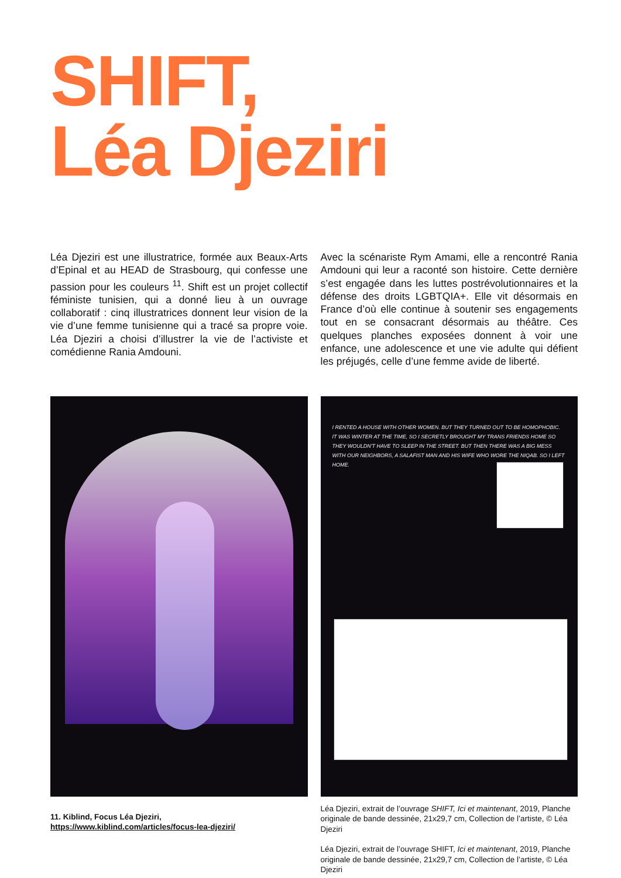SHIFT,
Léa Djeziri
Léa Djeziri est une illustratrice, formée aux Beaux-Arts d’Epinal et au HEAD de Strasbourg, qui confesse une passion pour les couleurs <sup>11</sup>. Shift est un projet collectif féministe tunisien, qui a donné lieu à un ouvrage collaboratif : cinq illustratrices donnent leur vision de la vie d’une femme tunisienne qui a tracé sa propre voie. Léa Djeziri a choisi d’illustrer la vie de l’activiste et comédienne Rania Amdouni.
Avec la scénariste Rym Amami, elle a rencontré Rania Amdouni qui leur a raconté son histoire. Cette dernière s’est engagée dans les luttes postrévolutionnaires et la défense des droits LGBTQIA+. Elle vit désormais en France d’où elle continue à soutenir ses engagements tout en se consacrant désormais au théâtre. Ces quelques planches exposées donnent à voir une enfance, une adolescence et une vie adulte qui défient les préjugés, celle d’une femme avide de liberté.
I RENTED A HOUSE WITH OTHER WOMEN. BUT THEY TURNED OUT TO BE HOMOPHOBIC. IT WAS WINTER AT THE TIME, SO I SECRETLY BROUGHT MY TRANS FRIENDS HOME SO THEY WOULDN'T HAVE TO SLEEP IN THE STREET. BUT THEN THERE WAS A BIG MESS WITH OUR NEIGHBORS, A SALAFIST MAN AND HIS WIFE WHO WORE THE NIQAB. SO I LEFT HOME.
11. Kiblind, Focus Léa Djeziri, https://www.kiblind.com/articles/focus-lea-djeziri/
Léa Djeziri, extrait de l’ouvrage SHIFT, Ici et maintenant, 2019, Planche originale de bande dessinée, 21x29,7 cm, Collection de l’artiste, © Léa Djeziri
Léa Djeziri, extrait de l’ouvrage SHIFT, Ici et maintenant, 2019, Planche originale de bande dessinée, 21x29,7 cm, Collection de l’artiste, © Léa Djeziri